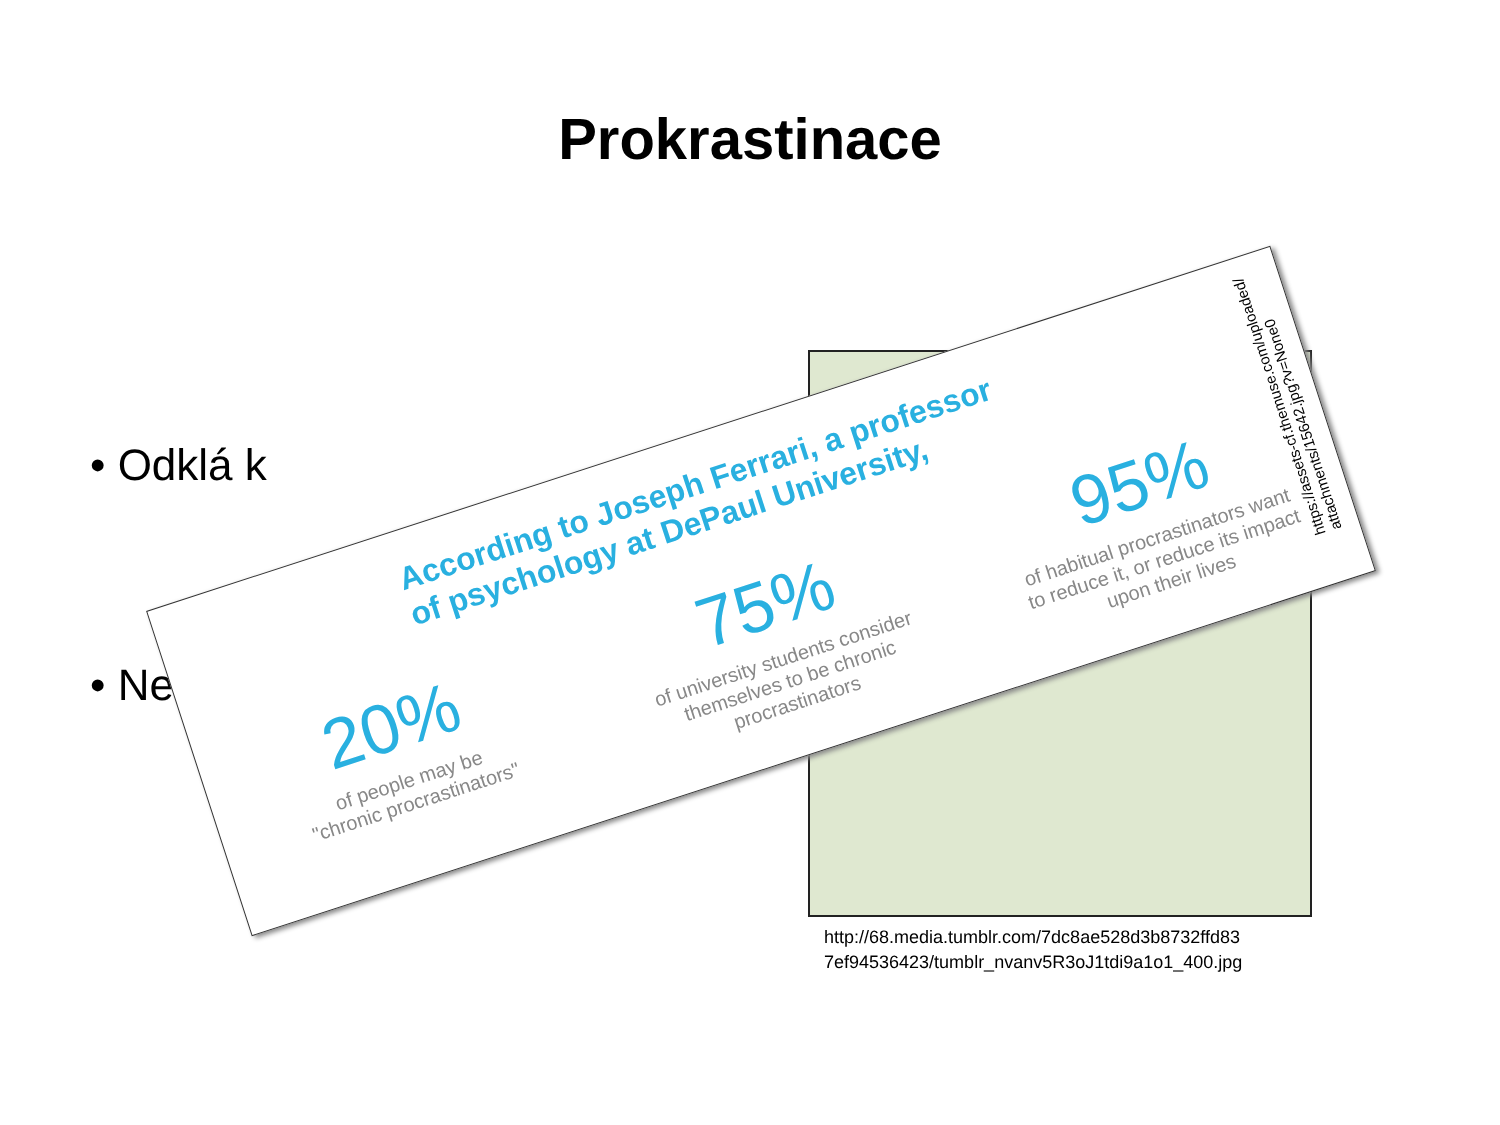Prokrastinace
• Odklá k
• Ne
http://68.media.tumblr.com/7dc8ae528d3b8732ffd83
7ef94536423/tumblr_nvanv5R3oJ1tdi9a1o1_400.jpg
According to Joseph Ferrari, a professor
of psychology at DePaul University,
20%
of people may be
"chronic procrastinators"
75%
of university students consider themselves to be chronic procrastinators
95%
of habitual procrastinators want to reduce it, or reduce its impact upon their lives
https://assets-cf.themuse.com/uploaded/
attachments/15642.jpg?v=None0